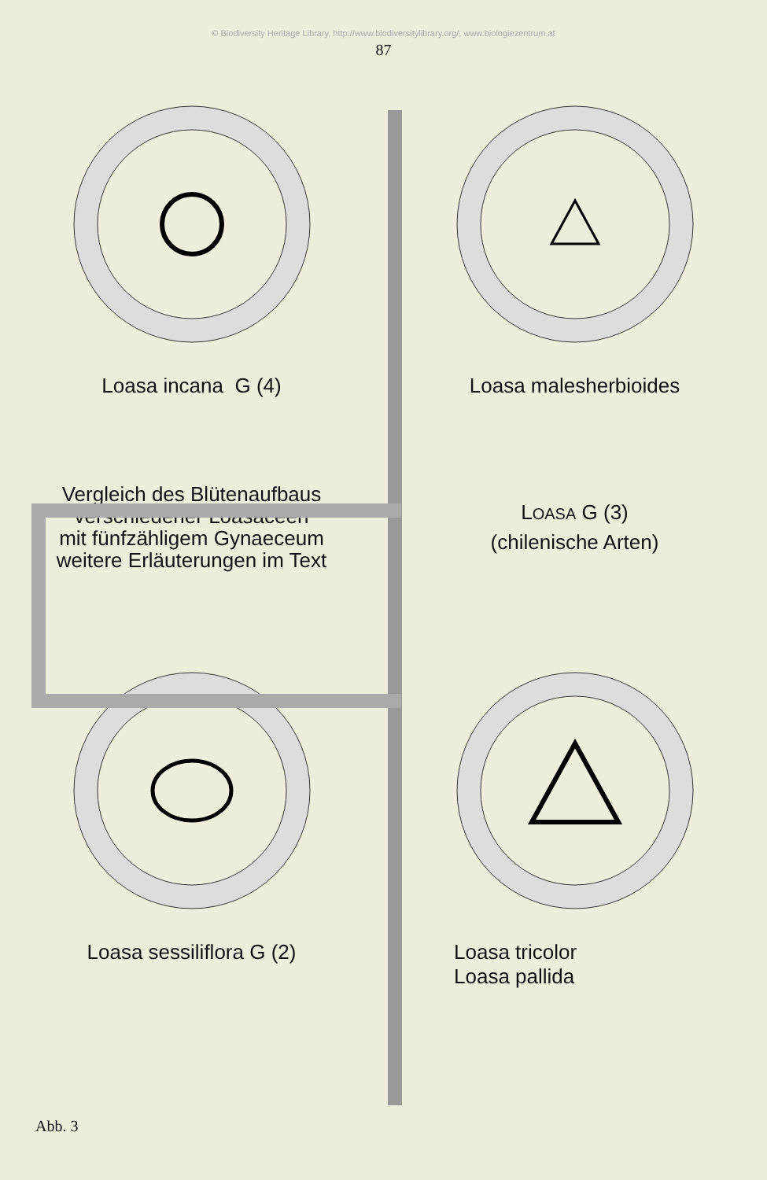© Biodiversity Heritage Library, http://www.biodiversitylibrary.org/; www.biologiezentrum.at
87
Loasa incana G (4) Loasa malesherbioides
Vergleich des Blütenaufbaus
verschiedener Loasaceen
mit fünfzähligem Gynaeceum
weitere Erläuterungen im Text
LOASA G (3)
(chilenische Arten)
Loasa sessiliflora G (2) Loasa tricolor
Loasa pallida
Abb. 3